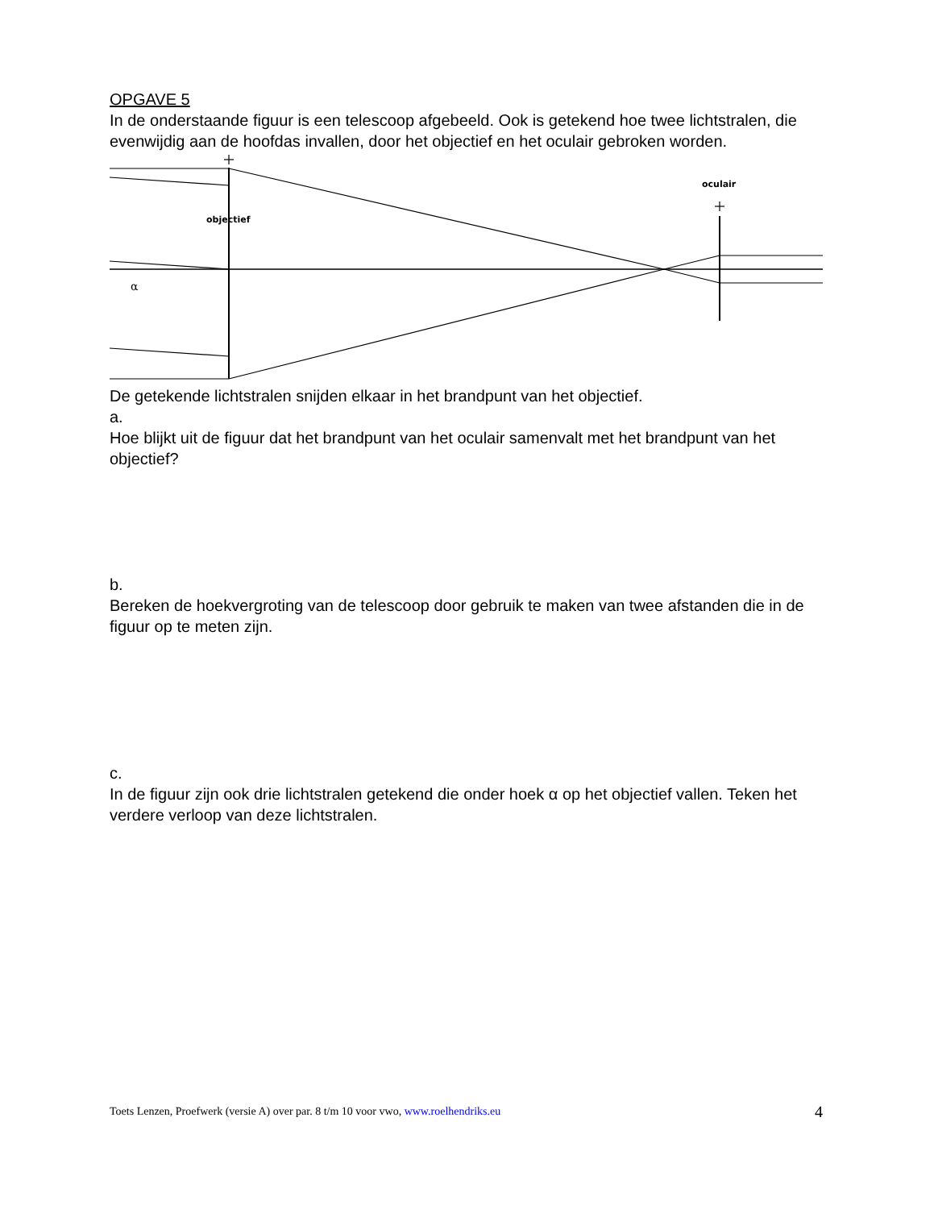OPGAVE 5
In de onderstaande figuur is een telescoop afgebeeld. Ook is getekend hoe twee lichtstralen, die evenwijdig aan de hoofdas invallen, door het objectief en het oculair gebroken worden.
objectief
oculair
α
De getekende lichtstralen snijden elkaar in het brandpunt van het objectief.
a.
Hoe blijkt uit de figuur dat het brandpunt van het oculair samenvalt met het brandpunt van het objectief?
b.
Bereken de hoekvergroting van de telescoop door gebruik te maken van twee afstanden die in de figuur op te meten zijn.
c.
In de figuur zijn ook drie lichtstralen getekend die onder hoek α op het objectief vallen. Teken het verdere verloop van deze lichtstralen.
Toets Lenzen, Proefwerk (versie A) over par. 8 t/m 10 voor vwo, www.roelhendriks.eu 4